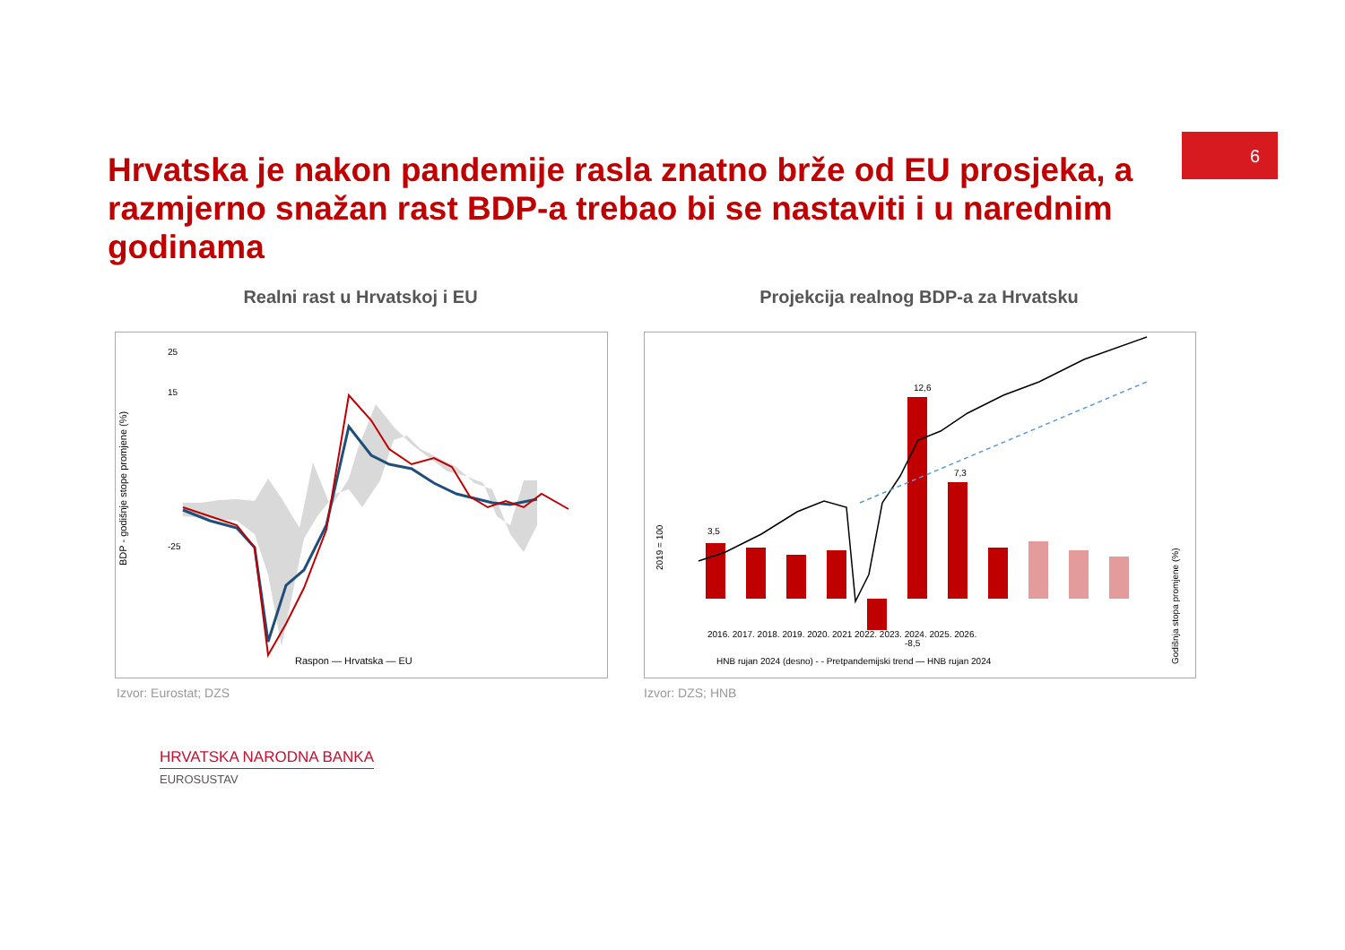6
Hrvatska je nakon pandemije rasla znatno brže od EU prosjeka, a razmjerno snažan rast BDP-a trebao bi se nastaviti i u narednim godinama
Realni rast u Hrvatskoj i EU Projekcija realnog BDP-a za Hrvatsku
BDP - godišnje stope promjene (%)
25
15
-25
Raspon — Hrvatska — EU
2019 = 100
Godišnja stopa promjene (%)
2016. 2017. 2018. 2019. 2020. 2021 2022. 2023. 2024. 2025. 2026.
HNB rujan 2024 (desno) - - Pretpandemijski trend — HNB rujan 2024
3,5
12,6
-8,5
7,3
Izvor: Eurostat; DZS Izvor: DZS; HNB
HRVATSKA NARODNA BANKA
EUROSUSTAV